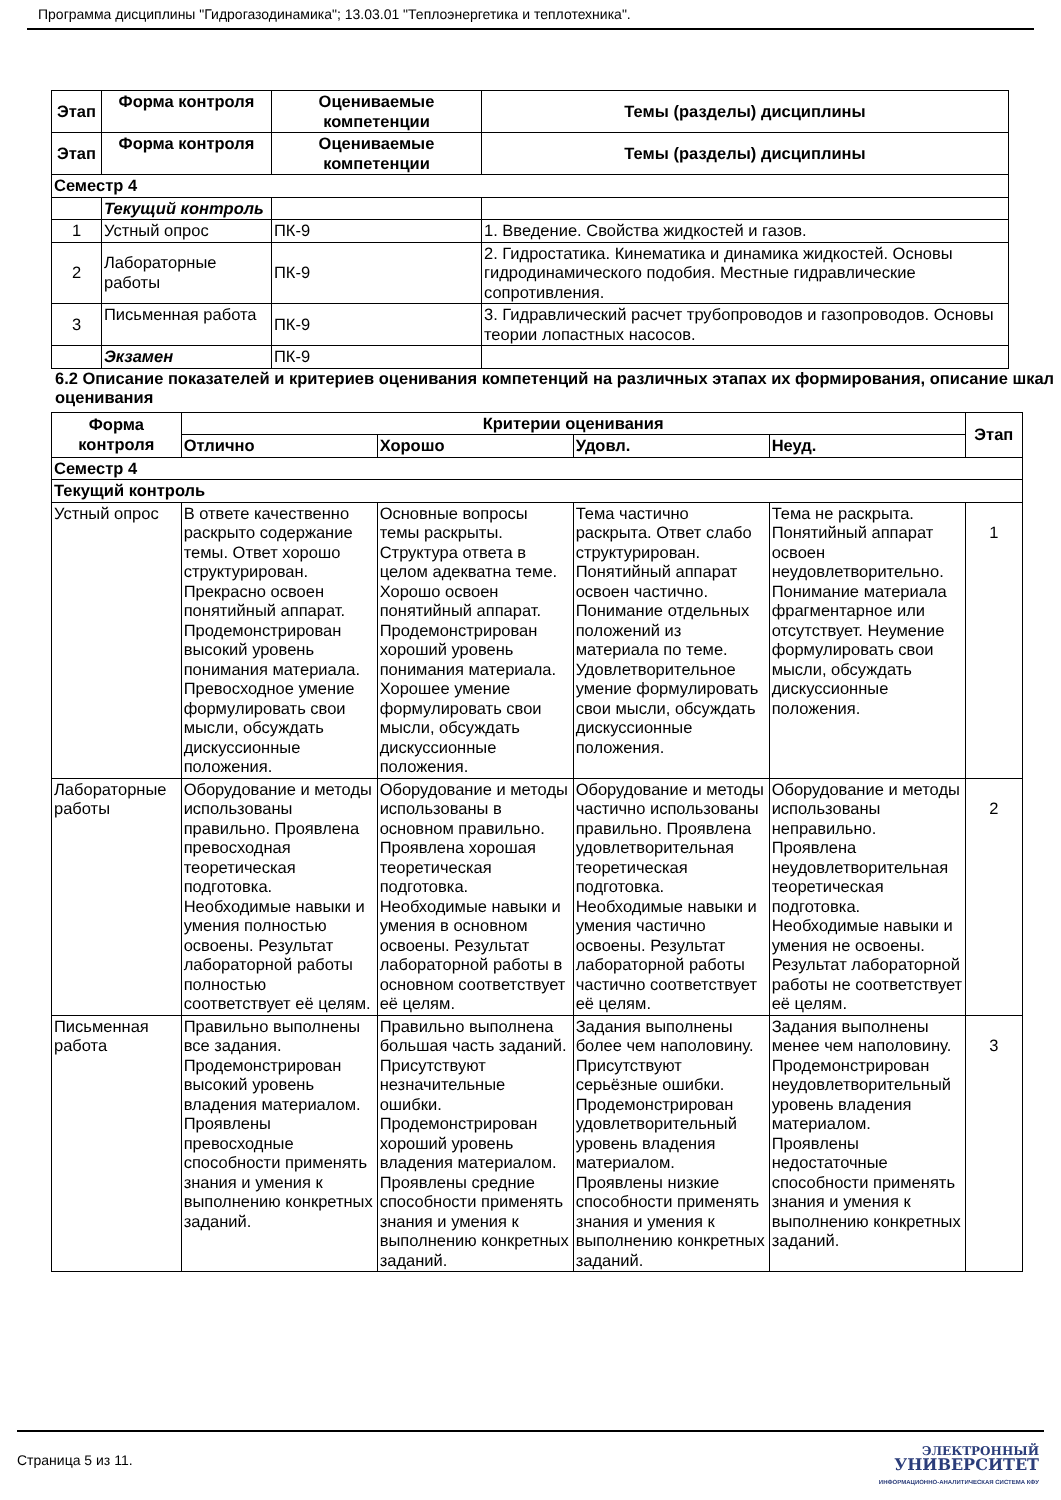Программа дисциплины "Гидрогазодинамика"; 13.03.01 "Теплоэнергетика и теплотехника".
| Этап | Форма контроля | Оцениваемые компетенции | Темы (разделы) дисциплины |
| --- | --- | --- | --- |
| Этап | Форма контроля | Оцениваемые компетенции | Темы (разделы) дисциплины |
| Семестр 4 | | | |
| | Текущий контроль | | |
| 1 | Устный опрос | ПК-9 | 1. Введение. Свойства жидкостей и газов. |
| 2 | Лабораторные работы | ПК-9 | 2. Гидростатика. Кинематика и динамика жидкостей. Основы гидродинамического подобия. Местные гидравлические сопротивления. |
| 3 | Письменная работа | ПК-9 | 3. Гидравлический расчет трубопроводов и газопроводов. Основы теории лопастных насосов. |
| | Экзамен | ПК-9 | |
6.2 Описание показателей и критериев оценивания компетенций на различных этапах их формирования, описание шкал оценивания
| Форма контроля | Критерии оценивания | | | | Этап |
| --- | --- | --- | --- | --- | --- |
| | Отлично | Хорошо | Удовл. | Неуд. | |
| Семестр 4 | | | | | |
| Текущий контроль | | | | | |
| Устный опрос | В ответе качественно раскрыто содержание темы. Ответ хорошо структурирован. Прекрасно освоен понятийный аппарат. Продемонстрирован высокий уровень понимания материала. Превосходное умение формулировать свои мысли, обсуждать дискуссионные положения. | Основные вопросы темы раскрыты. Структура ответа в целом адекватна теме. Хорошо освоен понятийный аппарат. Продемонстрирован хороший уровень понимания материала. Хорошее умение формулировать свои мысли, обсуждать дискуссионные положения. | Тема частично раскрыта. Ответ слабо структурирован. Понятийный аппарат освоен частично. Понимание отдельных положений из материала по теме. Удовлетворительное умение формулировать свои мысли, обсуждать дискуссионные положения. | Тема не раскрыта. Понятийный аппарат освоен неудовлетворительно. Понимание материала фрагментарное или отсутствует. Неумение формулировать свои мысли, обсуждать дискуссионные положения. | 1 |
| Лабораторные работы | Оборудование и методы использованы правильно. Проявлена превосходная теоретическая подготовка. Необходимые навыки и умения полностью освоены. Результат лабораторной работы полностью соответствует её целям. | Оборудование и методы использованы в основном правильно. Проявлена хорошая теоретическая подготовка. Необходимые навыки и умения в основном освоены. Результат лабораторной работы в основном соответствует её целям. | Оборудование и методы частично использованы правильно. Проявлена удовлетворительная теоретическая подготовка. Необходимые навыки и умения частично освоены. Результат лабораторной работы частично соответствует её целям. | Оборудование и методы использованы неправильно. Проявлена неудовлетворительная теоретическая подготовка. Необходимые навыки и умения не освоены. Результат лабораторной работы не соответствует её целям. | 2 |
| Письменная работа | Правильно выполнены все задания. Продемонстрирован высокий уровень владения материалом. Проявлены превосходные способности применять знания и умения к выполнению конкретных заданий. | Правильно выполнена большая часть заданий. Присутствуют незначительные ошибки. Продемонстрирован хороший уровень владения материалом. Проявлены средние способности применять знания и умения к выполнению конкретных заданий. | Задания выполнены более чем наполовину. Присутствуют серьёзные ошибки. Продемонстрирован удовлетворительный уровень владения материалом. Проявлены низкие способности применять знания и умения к выполнению конкретных заданий. | Задания выполнены менее чем наполовину. Продемонстрирован неудовлетворительный уровень владения материалом. Проявлены недостаточные способности применять знания и умения к выполнению конкретных заданий. | 3 |
Страница 5 из 11.
ЭЛЕКТРОННЫЙ
УНИВЕРСИТЕТ
ИНФОРМАЦИОННО-АНАЛИТИЧЕСКАЯ СИСТЕМА КФУ